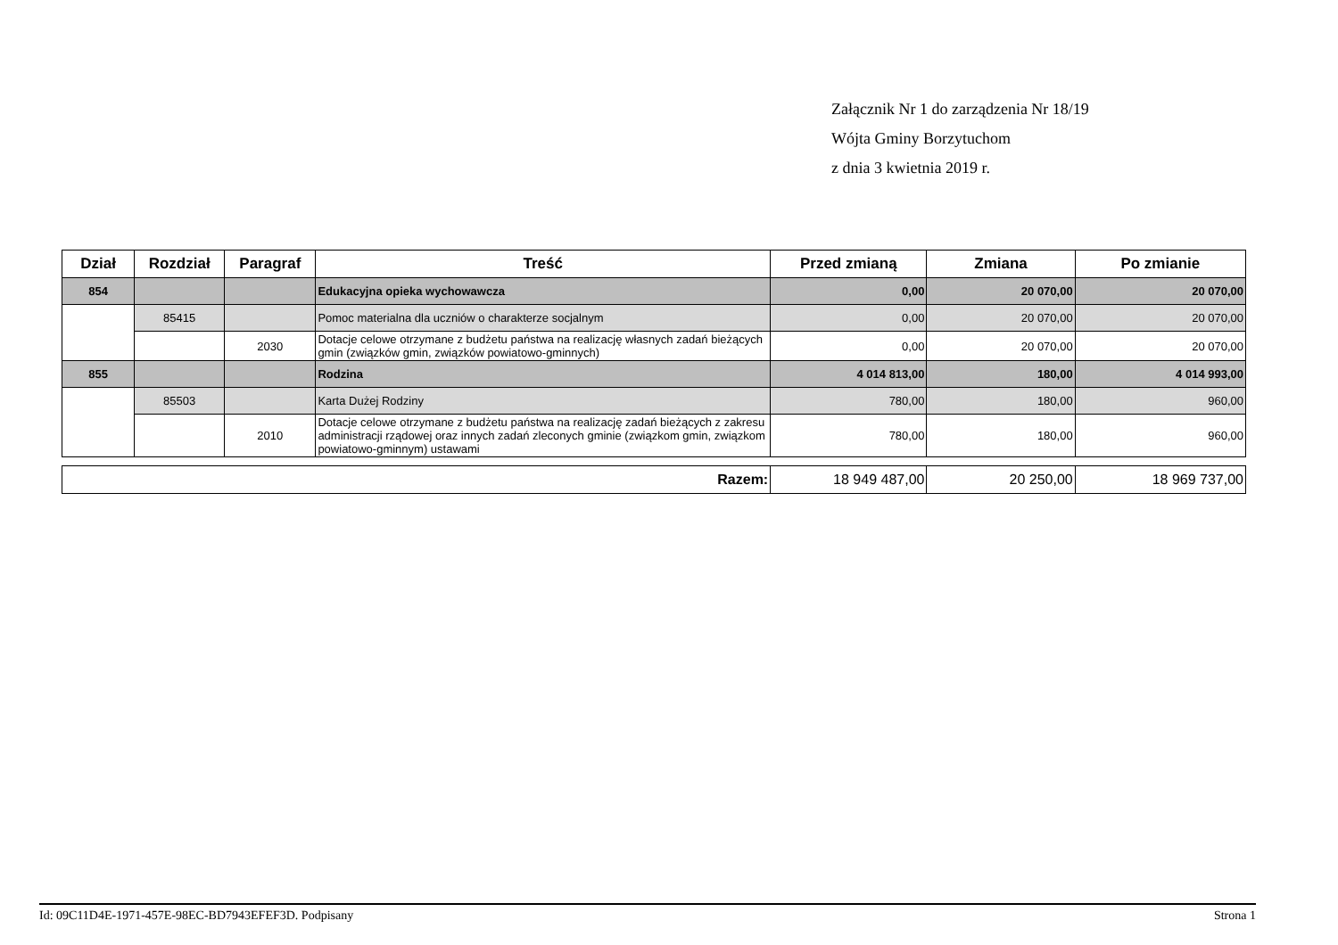Załącznik Nr 1 do zarządzenia Nr 18/19
Wójta Gminy Borzytuchom
z dnia 3 kwietnia 2019 r.
| Dział | Rozdział | Paragraf | Treść | Przed zmianą | Zmiana | Po zmianie |
| --- | --- | --- | --- | --- | --- | --- |
| 854 | | | Edukacyjna opieka wychowawcza | 0,00 | 20 070,00 | 20 070,00 |
| | 85415 | | Pomoc materialna dla uczniów o charakterze socjalnym | 0,00 | 20 070,00 | 20 070,00 |
| | | 2030 | Dotacje celowe otrzymane z budżetu państwa na realizację własnych zadań bieżących gmin (związków gmin, związków powiatowo-gminnych) | 0,00 | 20 070,00 | 20 070,00 |
| 855 | | | Rodzina | 4 014 813,00 | 180,00 | 4 014 993,00 |
| | 85503 | | Karta Dużej Rodziny | 780,00 | 180,00 | 960,00 |
| | | 2010 | Dotacje celowe otrzymane z budżetu państwa na realizację zadań bieżących z zakresu administracji rządowej oraz innych zadań zleconych gminie (związkom gmin, związkom powiatowo-gminnym) ustawami | 780,00 | 180,00 | 960,00 |
| Razem: | 18 949 487,00 | 20 250,00 | 18 969 737,00 |
Id: 09C11D4E-1971-457E-98EC-BD7943EFEF3D. Podpisany Strona 1